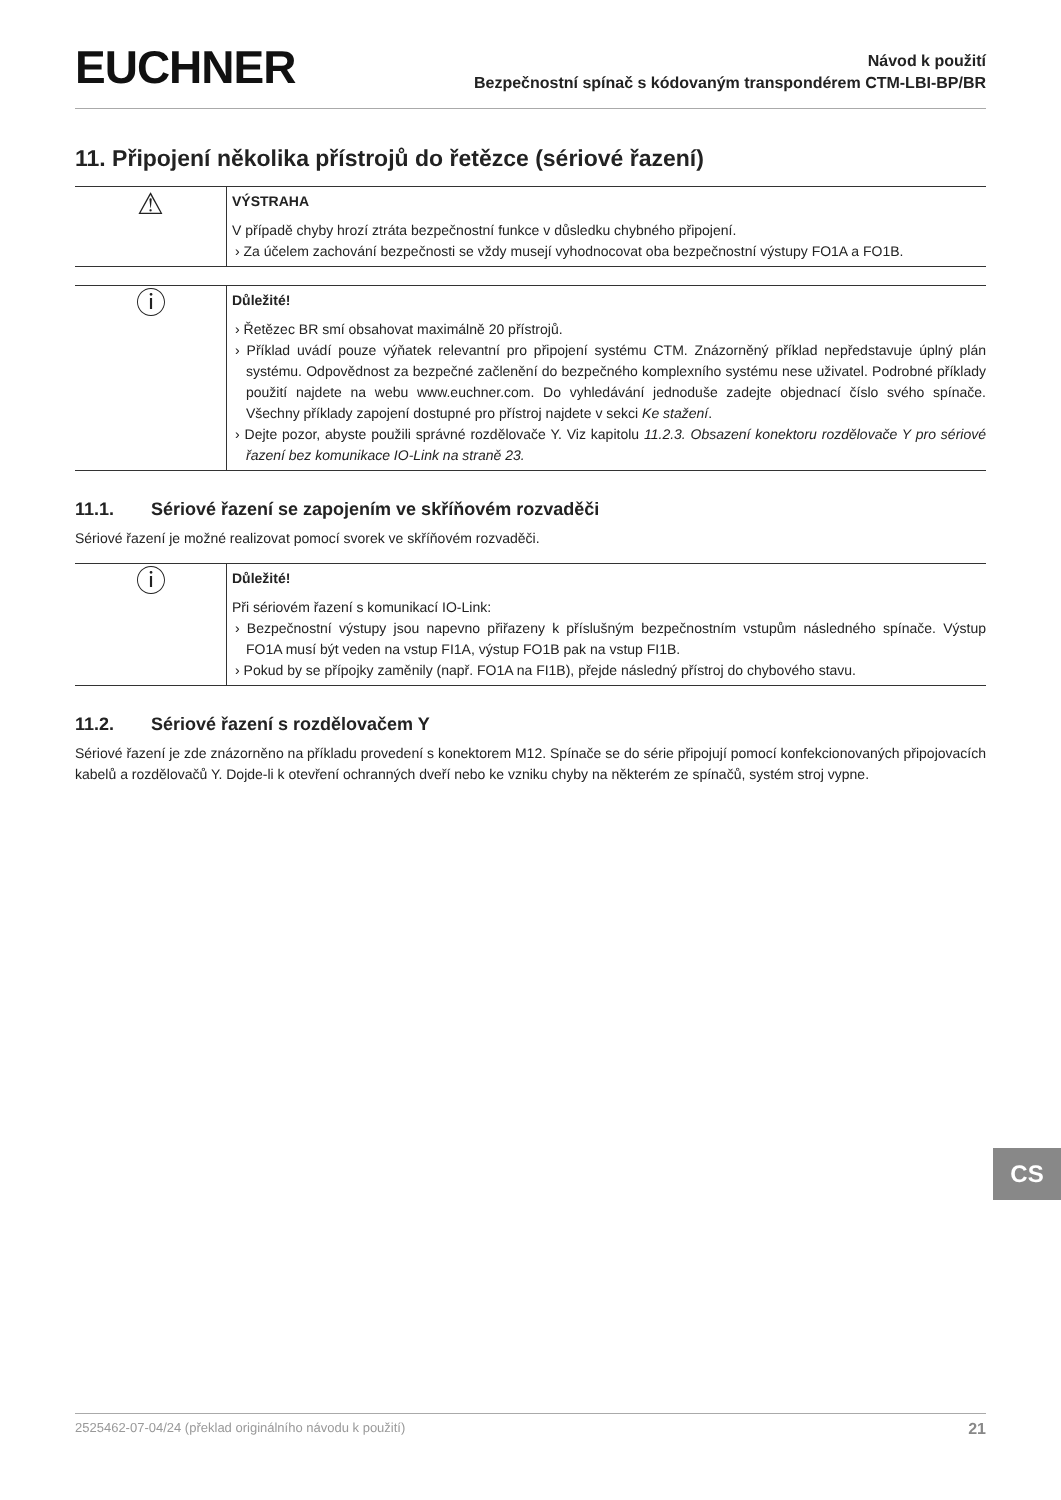EUCHNER
Návod k použití
Bezpečnostní spínač s kódovaným transpondérem CTM-LBI-BP/BR
11. Připojení několika přístrojů do řetězce (sériové řazení)
⚠
VÝSTRAHA
V případě chyby hrozí ztráta bezpečnostní funkce v důsledku chybného připojení.
› Za účelem zachování bezpečnosti se vždy musejí vyhodnocovat oba bezpečnostní výstupy FO1A a FO1B.
ⓘ
Důležité!
› Řetězec BR smí obsahovat maximálně 20 přístrojů.
› Příklad uvádí pouze výňatek relevantní pro připojení systému CTM. Znázorněný příklad nepředstavuje úplný plán systému. Odpovědnost za bezpečné začlenění do bezpečného komplexního systému nese uživatel. Podrobné příklady použití najdete na webu www.euchner.com. Do vyhledávání jednoduše zadejte objednací číslo svého spínače. Všechny příklady zapojení dostupné pro přístroj najdete v sekci Ke stažení.
› Dejte pozor, abyste použili správné rozdělovače Y. Viz kapitolu 11.2.3. Obsazení konektoru rozdělovače Y pro sériové řazení bez komunikace IO-Link na straně 23.
11.1. Sériové řazení se zapojením ve skříňovém rozvaděči
Sériové řazení je možné realizovat pomocí svorek ve skříňovém rozvaděči.
ⓘ
Důležité!
Při sériovém řazení s komunikací IO-Link:
› Bezpečnostní výstupy jsou napevno přiřazeny k příslušným bezpečnostním vstupům následného spínače. Výstup FO1A musí být veden na vstup FI1A, výstup FO1B pak na vstup FI1B.
› Pokud by se přípojky zaměnily (např. FO1A na FI1B), přejde následný přístroj do chybového stavu.
11.2. Sériové řazení s rozdělovačem Y
Sériové řazení je zde znázorněno na příkladu provedení s konektorem M12. Spínače se do série připojují pomocí konfekcionovaných připojovacích kabelů a rozdělovačů Y. Dojde-li k otevření ochranných dveří nebo ke vzniku chyby na některém ze spínačů, systém stroj vypne.
CS
2525462-07-04/24 (překlad originálního návodu k použití) 21